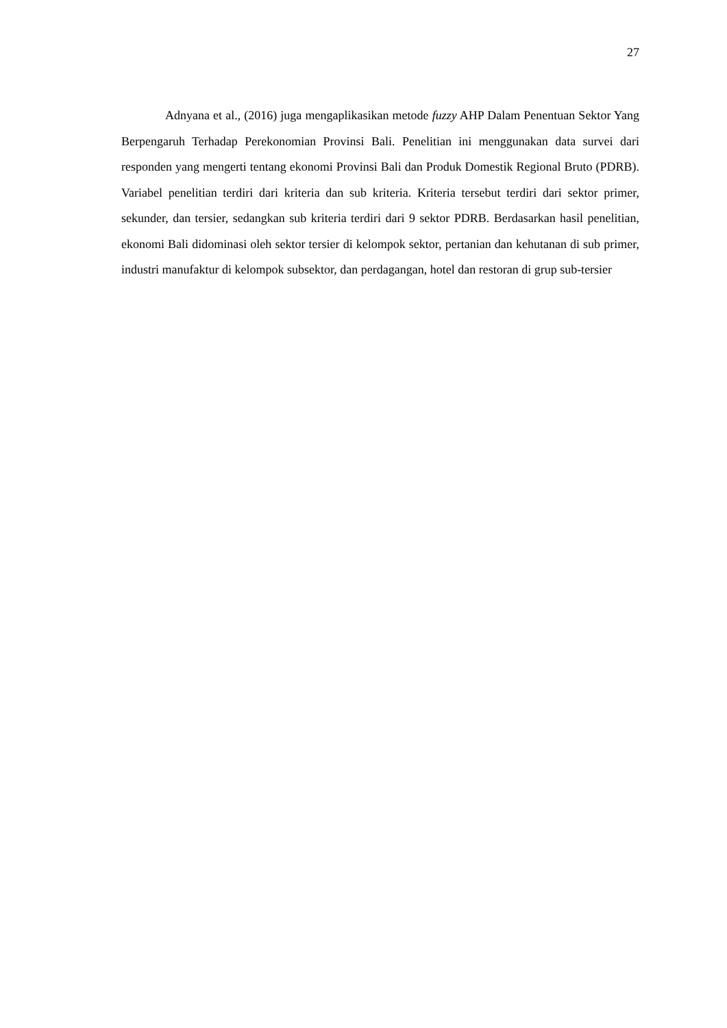27
Adnyana et al., (2016) juga mengaplikasikan metode fuzzy AHP Dalam Penentuan Sektor Yang Berpengaruh Terhadap Perekonomian Provinsi Bali. Penelitian ini menggunakan data survei dari responden yang mengerti tentang ekonomi Provinsi Bali dan Produk Domestik Regional Bruto (PDRB). Variabel penelitian terdiri dari kriteria dan sub kriteria. Kriteria tersebut terdiri dari sektor primer, sekunder, dan tersier, sedangkan sub kriteria terdiri dari 9 sektor PDRB. Berdasarkan hasil penelitian, ekonomi Bali didominasi oleh sektor tersier di kelompok sektor, pertanian dan kehutanan di sub primer, industri manufaktur di kelompok subsektor, dan perdagangan, hotel dan restoran di grup sub-tersier